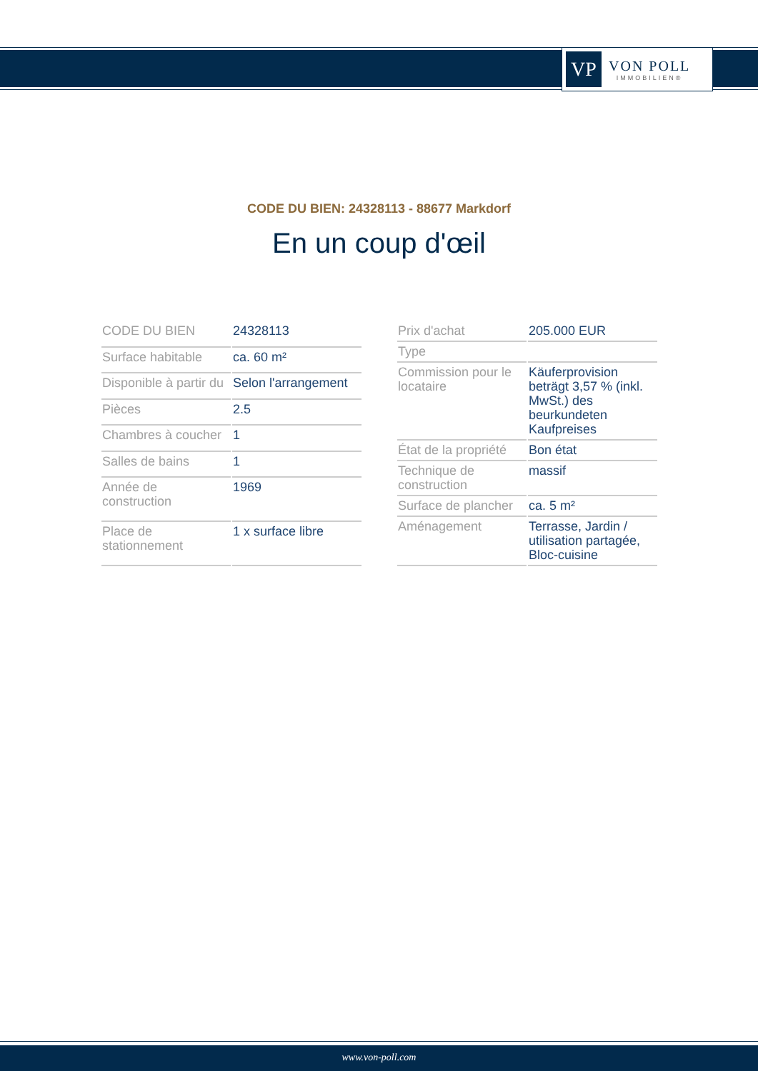VP
VON POLL
IMMOBILIEN®
CODE DU BIEN: 24328113 - 88677 Markdorf
En un coup d'œil
| CODE DU BIEN | 24328113 |
| Surface habitable | ca. 60 m² |
| Disponible à partir du | Selon l'arrangement |
| Pièces | 2.5 |
| Chambres à coucher | 1 |
| Salles de bains | 1 |
| Année de construction | 1969 |
| Place de stationnement | 1 x surface libre |
| Prix d'achat | 205.000 EUR |
| Type | |
| Commission pour le locataire | Käuferprovision beträgt 3,57 % (inkl. MwSt.) des beurkundeten Kaufpreises |
| État de la propriété | Bon état |
| Technique de construction | massif |
| Surface de plancher | ca. 5 m² |
| Aménagement | Terrasse, Jardin / utilisation partagée, Bloc-cuisine |
www.von-poll.com